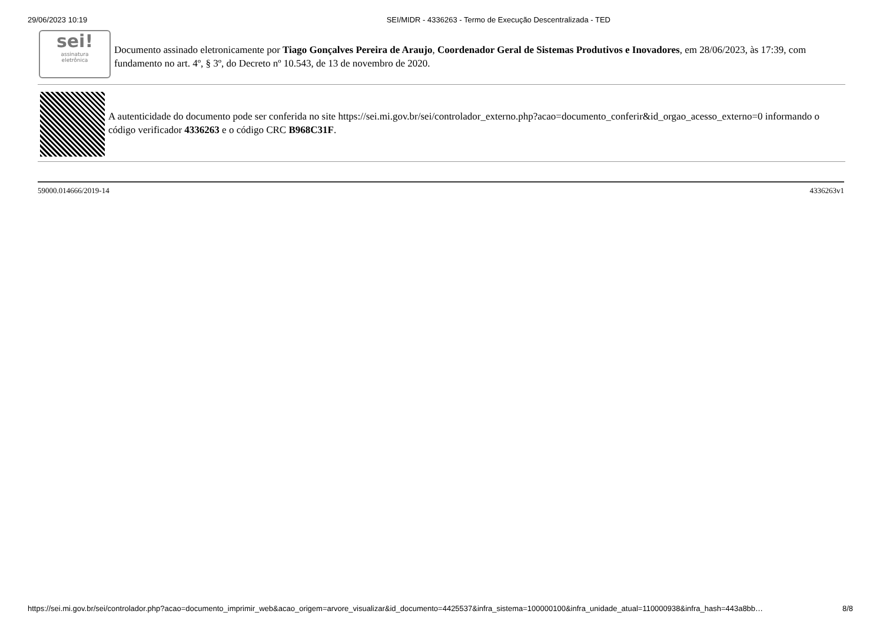29/06/2023 10:19 SEI/MIDR - 4336263 - Termo de Execução Descentralizada - TED
sei!
assinatura
eletrônica
Documento assinado eletronicamente por Tiago Gonçalves Pereira de Araujo, Coordenador Geral de Sistemas Produtivos e Inovadores, em 28/06/2023, às 17:39, com fundamento no art. 4º, § 3º, do Decreto nº 10.543, de 13 de novembro de 2020.
A autenticidade do documento pode ser conferida no site https://sei.mi.gov.br/sei/controlador_externo.php?acao=documento_conferir&id_orgao_acesso_externo=0 informando o código verificador 4336263 e o código CRC B968C31F.
59000.014666/2019-14 4336263v1
https://sei.mi.gov.br/sei/controlador.php?acao=documento_imprimir_web&acao_origem=arvore_visualizar&id_documento=4425537&infra_sistema=100000100&infra_unidade_atual=110000938&infra_hash=443a8bb… 8/8